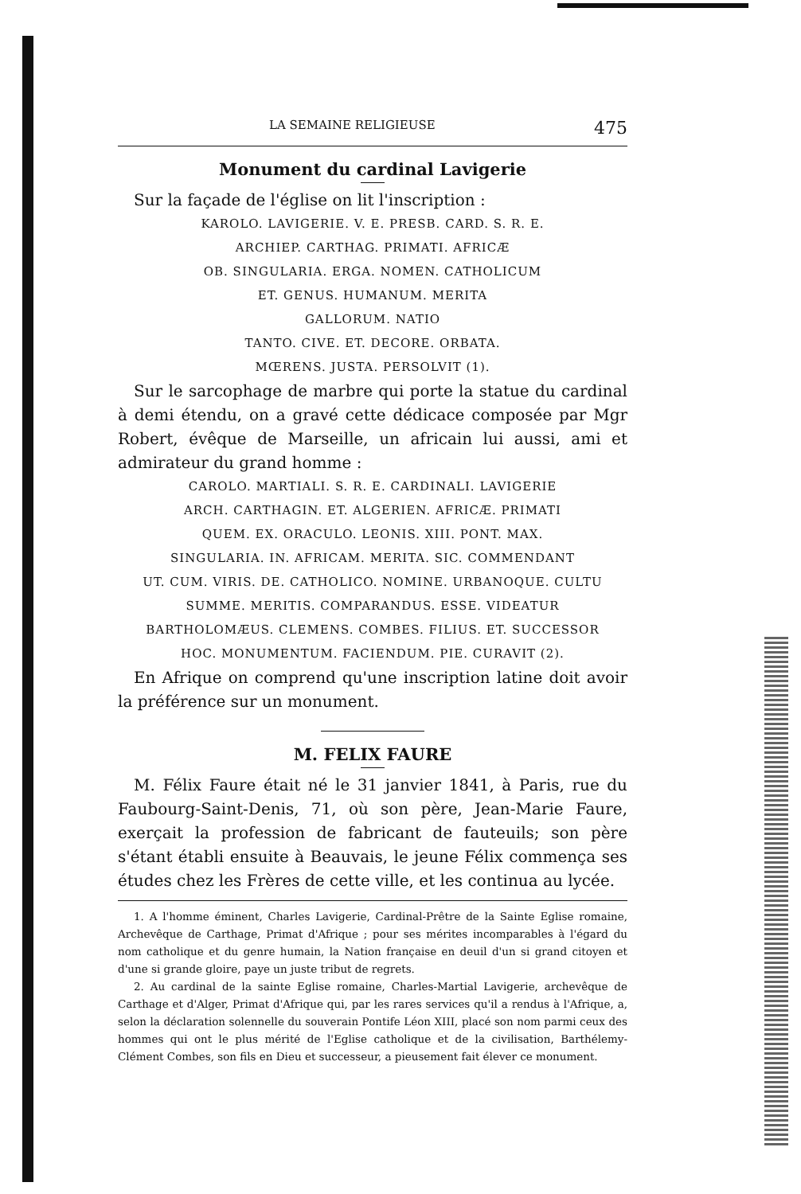LA SEMAINE RELIGIEUSE 475
Monument du cardinal Lavigerie
Sur la façade de l'église on lit l'inscription :
KAROLO. LAVIGERIE. V. E. PRESB. CARD. S. R. E.
ARCHIEP. CARTHAG. PRIMATI. AFRICÆ
OB. SINGULARIA. ERGA. NOMEN. CATHOLICUM
ET. GENUS. HUMANUM. MERITA
GALLORUM. NATIO
TANTO. CIVE. ET. DECORE. ORBATA.
MŒRENS. JUSTA. PERSOLVIT (1).
Sur le sarcophage de marbre qui porte la statue du cardinal à demi étendu, on a gravé cette dédicace composée par Mgr Robert, évêque de Marseille, un africain lui aussi, ami et admirateur du grand homme :
CAROLO. MARTIALI. S. R. E. CARDINALI. LAVIGERIE
ARCH. CARTHAGIN. ET. ALGERIEN. AFRICÆ. PRIMATI
QUEM. EX. ORACULO. LEONIS. XIII. PONT. MAX.
SINGULARIA. IN. AFRICAM. MERITA. SIC. COMMENDANT
UT. CUM. VIRIS. DE. CATHOLICO. NOMINE. URBANOQUE. CULTU
SUMME. MERITIS. COMPARANDUS. ESSE. VIDEATUR
BARTHOLOMÆUS. CLEMENS. COMBES. FILIUS. ET. SUCCESSOR
HOC. MONUMENTUM. FACIENDUM. PIE. CURAVIT (2).
En Afrique on comprend qu'une inscription latine doit avoir la préférence sur un monument.
M. FELIX FAURE
M. Félix Faure était né le 31 janvier 1841, à Paris, rue du Faubourg-Saint-Denis, 71, où son père, Jean-Marie Faure, exerçait la profession de fabricant de fauteuils; son père s'étant établi ensuite à Beauvais, le jeune Félix commença ses études chez les Frères de cette ville, et les continua au lycée.
1. A l'homme éminent, Charles Lavigerie, Cardinal-Prêtre de la Sainte Eglise romaine, Archevêque de Carthage, Primat d'Afrique ; pour ses mérites incomparables à l'égard du nom catholique et du genre humain, la Nation française en deuil d'un si grand citoyen et d'une si grande gloire, paye un juste tribut de regrets.
2. Au cardinal de la sainte Eglise romaine, Charles-Martial Lavigerie, archevêque de Carthage et d'Alger, Primat d'Afrique qui, par les rares services qu'il a rendus à l'Afrique, a, selon la déclaration solennelle du souverain Pontife Léon XIII, placé son nom parmi ceux des hommes qui ont le plus mérité de l'Eglise catholique et de la civilisation, Barthélemy-Clément Combes, son fils en Dieu et successeur, a pieusement fait élever ce monument.